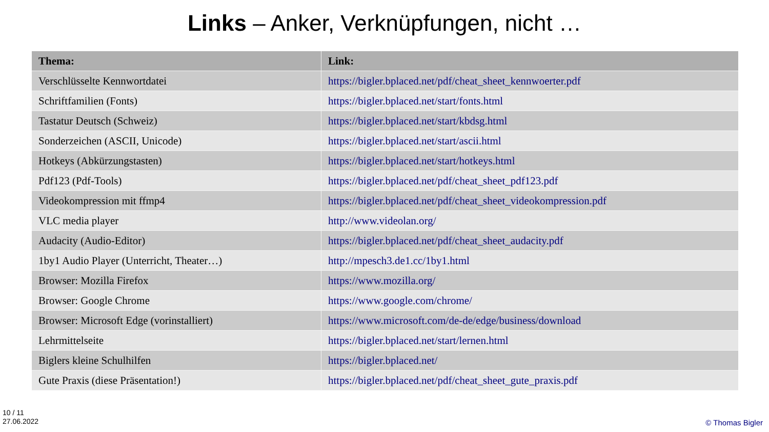Links – Anker, Verknüpfungen, nicht …
| Thema: | Link: |
| --- | --- |
| Verschlüsselte Kennwortdatei | https://bigler.bplaced.net/pdf/cheat_sheet_kennwoerter.pdf |
| Schriftfamilien (Fonts) | https://bigler.bplaced.net/start/fonts.html |
| Tastatur Deutsch (Schweiz) | https://bigler.bplaced.net/start/kbdsg.html |
| Sonderzeichen (ASCII, Unicode) | https://bigler.bplaced.net/start/ascii.html |
| Hotkeys (Abkürzungstasten) | https://bigler.bplaced.net/start/hotkeys.html |
| Pdf123 (Pdf-Tools) | https://bigler.bplaced.net/pdf/cheat_sheet_pdf123.pdf |
| Videokompression mit ffmp4 | https://bigler.bplaced.net/pdf/cheat_sheet_videokompression.pdf |
| VLC media player | http://www.videolan.org/ |
| Audacity (Audio-Editor) | https://bigler.bplaced.net/pdf/cheat_sheet_audacity.pdf |
| 1by1 Audio Player (Unterricht, Theater…) | http://mpesch3.de1.cc/1by1.html |
| Browser: Mozilla Firefox | https://www.mozilla.org/ |
| Browser: Google Chrome | https://www.google.com/chrome/ |
| Browser: Microsoft Edge (vorinstalliert) | https://www.microsoft.com/de-de/edge/business/download |
| Lehrmittelseite | https://bigler.bplaced.net/start/lernen.html |
| Biglers kleine Schulhilfen | https://bigler.bplaced.net/ |
| Gute Praxis (diese Präsentation!) | https://bigler.bplaced.net/pdf/cheat_sheet_gute_praxis.pdf |
10 / 11
27.06.2022
© Thomas Bigler